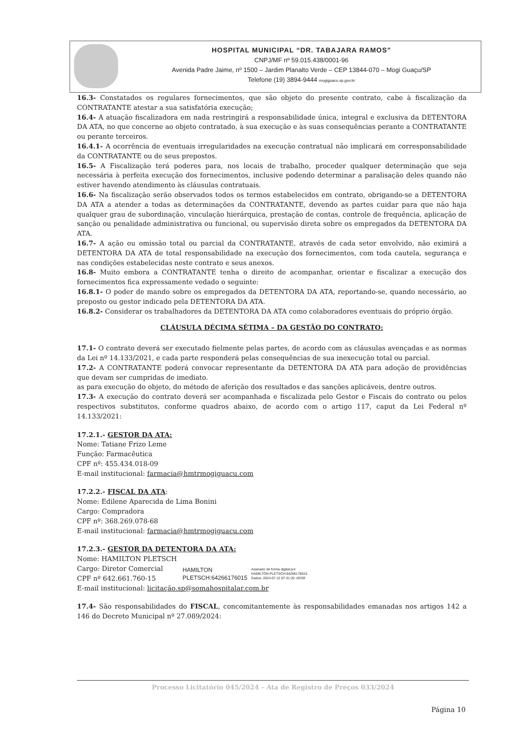HOSPITAL MUNICIPAL “DR. TABAJARA RAMOS”
CNPJ/MF nº 59.015.438/0001-96
Avenida Padre Jaime, nº 1500 – Jardim Planalto Verde – CEP 13844-070 – Mogi Guaçu/SP
Telefone (19) 3894-9444 mogiguacu.sp.gov.br
16.3- Constatados os regulares fornecimentos, que são objeto do presente contrato, cabe à fiscalização da CONTRATANTE atestar a sua satisfatória execução;
16.4- A atuação fiscalizadora em nada restringirá a responsabilidade única, integral e exclusiva da DETENTORA DA ATA, no que concerne ao objeto contratado, à sua execução e às suas consequências perante a CONTRATANTE ou perante terceiros.
16.4.1- A ocorrência de eventuais irregularidades na execução contratual não implicará em corresponsabilidade da CONTRATANTE ou de seus prepostos.
16.5- A Fiscalização terá poderes para, nos locais de trabalho, proceder qualquer determinação que seja necessária à perfeita execução dos fornecimentos, inclusive podendo determinar a paralisação deles quando não estiver havendo atendimento às cláusulas contratuais.
16.6- Na fiscalização serão observados todos os termos estabelecidos em contrato, obrigando-se a DETENTORA DA ATA a atender a todas as determinações da CONTRATANTE, devendo as partes cuidar para que não haja qualquer grau de subordinação, vinculação hierárquica, prestação de contas, controle de frequência, aplicação de sanção ou penalidade administrativa ou funcional, ou supervisão direta sobre os empregados da DETENTORA DA ATA.
16.7- A ação ou omissão total ou parcial da CONTRATANTE, através de cada setor envolvido, não eximirá a DETENTORA DA ATA de total responsabilidade na execução dos fornecimentos, com toda cautela, segurança e nas condições estabelecidas neste contrato e seus anexos.
16.8- Muito embora a CONTRATANTE tenha o direito de acompanhar, orientar e fiscalizar a execução dos fornecimentos fica expressamente vedado o seguinte:
16.8.1- O poder de mando sobre os empregados da DETENTORA DA ATA, reportando-se, quando necessário, ao preposto ou gestor indicado pela DETENTORA DA ATA.
16.8.2- Considerar os trabalhadores da DETENTORA DA ATA como colaboradores eventuais do próprio órgão.
CLÁUSULA DÉCIMA SÉTIMA – DA GESTÃO DO CONTRATO:
17.1- O contrato deverá ser executado fielmente pelas partes, de acordo com as cláusulas avençadas e as normas da Lei nº 14.133/2021, e cada parte responderá pelas consequências de sua inexecução total ou parcial.
17.2- A CONTRATANTE poderá convocar representante da DETENTORA DA ATA para adoção de providências que devam ser cumpridas de imediato.
as para execução do objeto, do método de aferição dos resultados e das sanções aplicáveis, dentre outros.
17.3- A execução do contrato deverá ser acompanhada e fiscalizada pelo Gestor e Fiscais do contrato ou pelos respectivos substitutos, conforme quadros abaixo, de acordo com o artigo 117, caput da Lei Federal nº 14.133/2021:
17.2.1.- GESTOR DA ATA:
Nome: Tatiane Frizo Leme
Função: Farmacêutica
CPF nº: 455.434.018-09
E-mail institucional: farmacia@hmtrmogiguacu.com
17.2.2.- FISCAL DA ATA:
Nome: Edilene Aparecida de Lima Bonini
Cargo: Compradora
CPF nº: 368.269.078-68
E-mail institucional: farmacia@hmtrmogiguacu.com
17.2.3.- GESTOR DA DETENTORA DA ATA:
Nome: HAMILTON PLETSCH
Cargo: Diretor Comercial
CPF nº 642.661.760-15
HAMILTON
PLETSCH:64266176015
Assinado de forma digital por
HAMILTON PLETSCH:64266176015
Dados: 2024.07.12 07:31:20 -03'00'
E-mail institucional: licitação.sp@somahospitalar.com.br
17.4- São responsabilidades do FISCAL, concomitantemente às responsabilidades emanadas nos artigos 142 a 146 do Decreto Municipal nº 27.089/2024:
Processo Licitatório 045/2024 – Ata de Registro de Preços 033/2024
Página 10